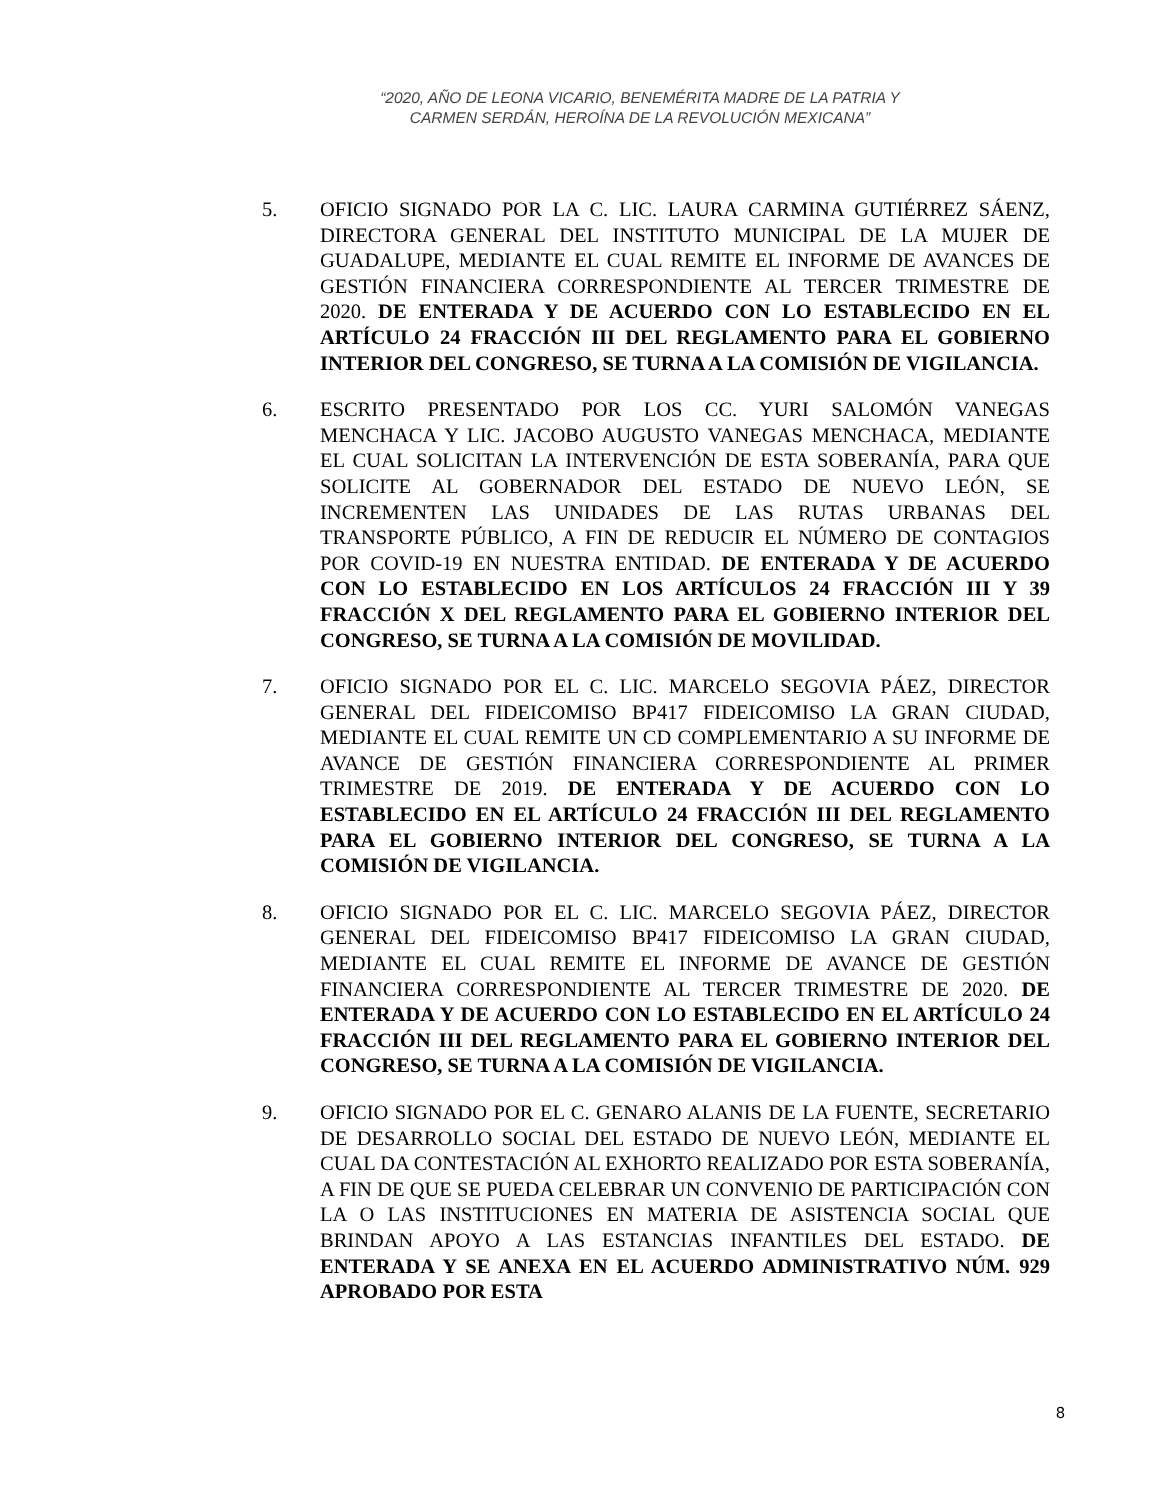“2020, AÑO DE LEONA VICARIO, BENEMÉRITA MADRE DE LA PATRIA Y
CARMEN SERDÁN, HEROÍNA DE LA REVOLUCIÓN MEXICANA”
5. OFICIO SIGNADO POR LA C. LIC. LAURA CARMINA GUTIÉRREZ SÁENZ, DIRECTORA GENERAL DEL INSTITUTO MUNICIPAL DE LA MUJER DE GUADALUPE, MEDIANTE EL CUAL REMITE EL INFORME DE AVANCES DE GESTIÓN FINANCIERA CORRESPONDIENTE AL TERCER TRIMESTRE DE 2020. DE ENTERADA Y DE ACUERDO CON LO ESTABLECIDO EN EL ARTÍCULO 24 FRACCIÓN III DEL REGLAMENTO PARA EL GOBIERNO INTERIOR DEL CONGRESO, SE TURNA A LA COMISIÓN DE VIGILANCIA.
6. ESCRITO PRESENTADO POR LOS CC. YURI SALOMÓN VANEGAS MENCHACA Y LIC. JACOBO AUGUSTO VANEGAS MENCHACA, MEDIANTE EL CUAL SOLICITAN LA INTERVENCIÓN DE ESTA SOBERANÍA, PARA QUE SOLICITE AL GOBERNADOR DEL ESTADO DE NUEVO LEÓN, SE INCREMENTEN LAS UNIDADES DE LAS RUTAS URBANAS DEL TRANSPORTE PÚBLICO, A FIN DE REDUCIR EL NÚMERO DE CONTAGIOS POR COVID-19 EN NUESTRA ENTIDAD. DE ENTERADA Y DE ACUERDO CON LO ESTABLECIDO EN LOS ARTÍCULOS 24 FRACCIÓN III Y 39 FRACCIÓN X DEL REGLAMENTO PARA EL GOBIERNO INTERIOR DEL CONGRESO, SE TURNA A LA COMISIÓN DE MOVILIDAD.
7. OFICIO SIGNADO POR EL C. LIC. MARCELO SEGOVIA PÁEZ, DIRECTOR GENERAL DEL FIDEICOMISO BP417 FIDEICOMISO LA GRAN CIUDAD, MEDIANTE EL CUAL REMITE UN CD COMPLEMENTARIO A SU INFORME DE AVANCE DE GESTIÓN FINANCIERA CORRESPONDIENTE AL PRIMER TRIMESTRE DE 2019. DE ENTERADA Y DE ACUERDO CON LO ESTABLECIDO EN EL ARTÍCULO 24 FRACCIÓN III DEL REGLAMENTO PARA EL GOBIERNO INTERIOR DEL CONGRESO, SE TURNA A LA COMISIÓN DE VIGILANCIA.
8. OFICIO SIGNADO POR EL C. LIC. MARCELO SEGOVIA PÁEZ, DIRECTOR GENERAL DEL FIDEICOMISO BP417 FIDEICOMISO LA GRAN CIUDAD, MEDIANTE EL CUAL REMITE EL INFORME DE AVANCE DE GESTIÓN FINANCIERA CORRESPONDIENTE AL TERCER TRIMESTRE DE 2020. DE ENTERADA Y DE ACUERDO CON LO ESTABLECIDO EN EL ARTÍCULO 24 FRACCIÓN III DEL REGLAMENTO PARA EL GOBIERNO INTERIOR DEL CONGRESO, SE TURNA A LA COMISIÓN DE VIGILANCIA.
9. OFICIO SIGNADO POR EL C. GENARO ALANIS DE LA FUENTE, SECRETARIO DE DESARROLLO SOCIAL DEL ESTADO DE NUEVO LEÓN, MEDIANTE EL CUAL DA CONTESTACIÓN AL EXHORTO REALIZADO POR ESTA SOBERANÍA, A FIN DE QUE SE PUEDA CELEBRAR UN CONVENIO DE PARTICIPACIÓN CON LA O LAS INSTITUCIONES EN MATERIA DE ASISTENCIA SOCIAL QUE BRINDAN APOYO A LAS ESTANCIAS INFANTILES DEL ESTADO. DE ENTERADA Y SE ANEXA EN EL ACUERDO ADMINISTRATIVO NÚM. 929 APROBADO POR ESTA
8